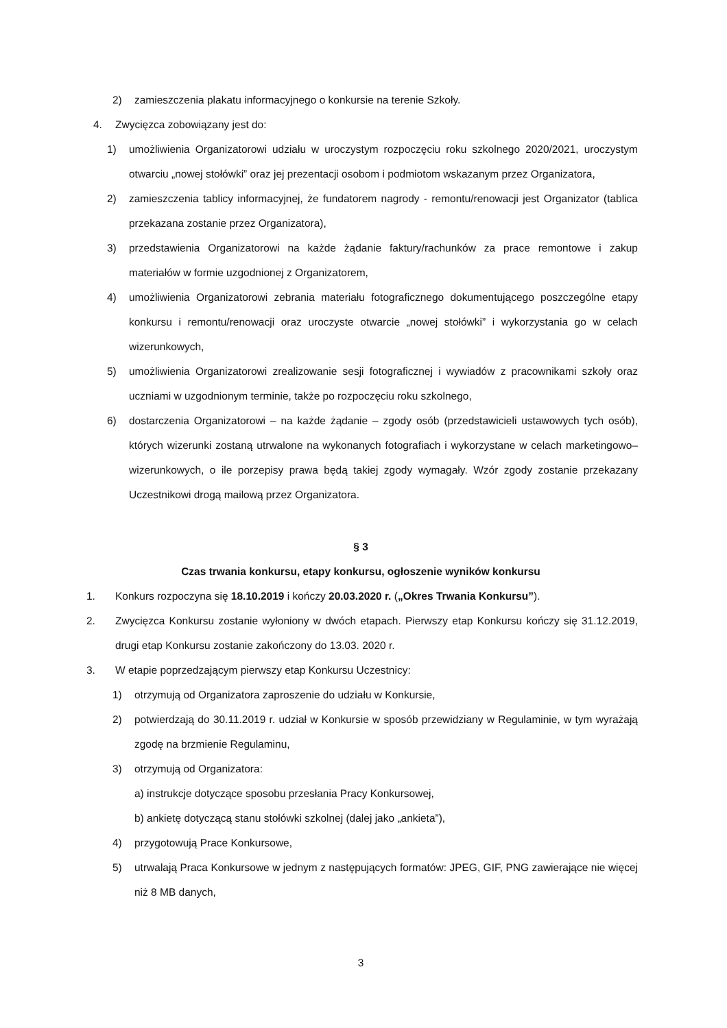2) zamieszczenia plakatu informacyjnego o konkursie na terenie Szkoły.
4. Zwycięzca zobowiązany jest do:
1) umożliwienia Organizatorowi udziału w uroczystym rozpoczęciu roku szkolnego 2020/2021, uroczystym otwarciu „nowej stołówki” oraz jej prezentacji osobom i podmiotom wskazanym przez Organizatora,
2) zamieszczenia tablicy informacyjnej, że fundatorem nagrody - remontu/renowacji jest Organizator (tablica przekazana zostanie przez Organizatora),
3) przedstawienia Organizatorowi na każde żądanie faktury/rachunków za prace remontowe i zakup materiałów w formie uzgodnionej z Organizatorem,
4) umożliwienia Organizatorowi zebrania materiału fotograficznego dokumentującego poszczególne etapy konkursu i remontu/renowacji oraz uroczyste otwarcie „nowej stołówki” i wykorzystania go w celach wizerunkowych,
5) umożliwienia Organizatorowi zrealizowanie sesji fotograficznej i wywiadów z pracownikami szkoły oraz uczniami w uzgodnionym terminie, także po rozpoczęciu roku szkolnego,
6) dostarczenia Organizatorowi – na każde żądanie – zgody osób (przedstawicieli ustawowych tych osób), których wizerunki zostaną utrwalone na wykonanych fotografiach i wykorzystane w celach marketingowo–wizerunkowych, o ile porzepisy prawa będą takiej zgody wymagały. Wzór zgody zostanie przekazany Uczestnikowi drogą mailową przez Organizatora.
§ 3
Czas trwania konkursu, etapy konkursu, ogłoszenie wyników konkursu
1. Konkurs rozpoczyna się 18.10.2019 i kończy 20.03.2020 r. („Okres Trwania Konkursu”).
2. Zwycięzca Konkursu zostanie wyłoniony w dwóch etapach. Pierwszy etap Konkursu kończy się 31.12.2019, drugi etap Konkursu zostanie zakończony do 13.03. 2020 r.
3. W etapie poprzedzającym pierwszy etap Konkursu Uczestnicy:
1) otrzymują od Organizatora zaproszenie do udziału w Konkursie,
2) potwierdzają do 30.11.2019 r. udział w Konkursie w sposób przewidziany w Regulaminie, w tym wyrażają zgodę na brzmienie Regulaminu,
3) otrzymują od Organizatora:
a) instrukcje dotyczące sposobu przesłania Pracy Konkursowej,
b) ankietę dotyczącą stanu stołówki szkolnej (dalej jako „ankieta”),
4) przygotowują Prace Konkursowe,
5) utrwalają Praca Konkursowe w jednym z następujących formatów: JPEG, GIF, PNG zawierające nie więcej niż 8 MB danych,
3